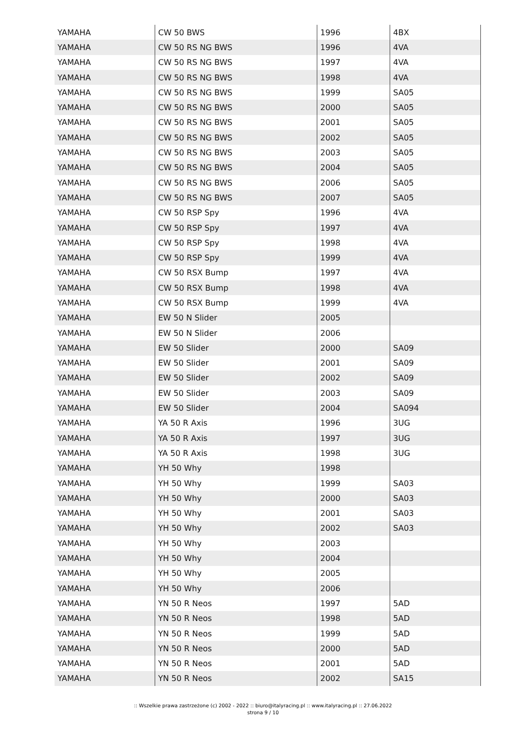| YAMAHA | CW 50 BWS | 1996 | 4BX |
| YAMAHA | CW 50 RS NG BWS | 1996 | 4VA |
| YAMAHA | CW 50 RS NG BWS | 1997 | 4VA |
| YAMAHA | CW 50 RS NG BWS | 1998 | 4VA |
| YAMAHA | CW 50 RS NG BWS | 1999 | SA05 |
| YAMAHA | CW 50 RS NG BWS | 2000 | SA05 |
| YAMAHA | CW 50 RS NG BWS | 2001 | SA05 |
| YAMAHA | CW 50 RS NG BWS | 2002 | SA05 |
| YAMAHA | CW 50 RS NG BWS | 2003 | SA05 |
| YAMAHA | CW 50 RS NG BWS | 2004 | SA05 |
| YAMAHA | CW 50 RS NG BWS | 2006 | SA05 |
| YAMAHA | CW 50 RS NG BWS | 2007 | SA05 |
| YAMAHA | CW 50 RSP Spy | 1996 | 4VA |
| YAMAHA | CW 50 RSP Spy | 1997 | 4VA |
| YAMAHA | CW 50 RSP Spy | 1998 | 4VA |
| YAMAHA | CW 50 RSP Spy | 1999 | 4VA |
| YAMAHA | CW 50 RSX Bump | 1997 | 4VA |
| YAMAHA | CW 50 RSX Bump | 1998 | 4VA |
| YAMAHA | CW 50 RSX Bump | 1999 | 4VA |
| YAMAHA | EW 50 N Slider | 2005 | |
| YAMAHA | EW 50 N Slider | 2006 | |
| YAMAHA | EW 50 Slider | 2000 | SA09 |
| YAMAHA | EW 50 Slider | 2001 | SA09 |
| YAMAHA | EW 50 Slider | 2002 | SA09 |
| YAMAHA | EW 50 Slider | 2003 | SA09 |
| YAMAHA | EW 50 Slider | 2004 | SA094 |
| YAMAHA | YA 50 R Axis | 1996 | 3UG |
| YAMAHA | YA 50 R Axis | 1997 | 3UG |
| YAMAHA | YA 50 R Axis | 1998 | 3UG |
| YAMAHA | YH 50 Why | 1998 | |
| YAMAHA | YH 50 Why | 1999 | SA03 |
| YAMAHA | YH 50 Why | 2000 | SA03 |
| YAMAHA | YH 50 Why | 2001 | SA03 |
| YAMAHA | YH 50 Why | 2002 | SA03 |
| YAMAHA | YH 50 Why | 2003 | |
| YAMAHA | YH 50 Why | 2004 | |
| YAMAHA | YH 50 Why | 2005 | |
| YAMAHA | YH 50 Why | 2006 | |
| YAMAHA | YN 50 R Neos | 1997 | 5AD |
| YAMAHA | YN 50 R Neos | 1998 | 5AD |
| YAMAHA | YN 50 R Neos | 1999 | 5AD |
| YAMAHA | YN 50 R Neos | 2000 | 5AD |
| YAMAHA | YN 50 R Neos | 2001 | 5AD |
| YAMAHA | YN 50 R Neos | 2002 | SA15 |
:: Wszelkie prawa zastrzeżone (c) 2002 - 2022 :: biuro@italyracing.pl :: www.italyracing.pl :: 27.06.2022
strona 9 / 10